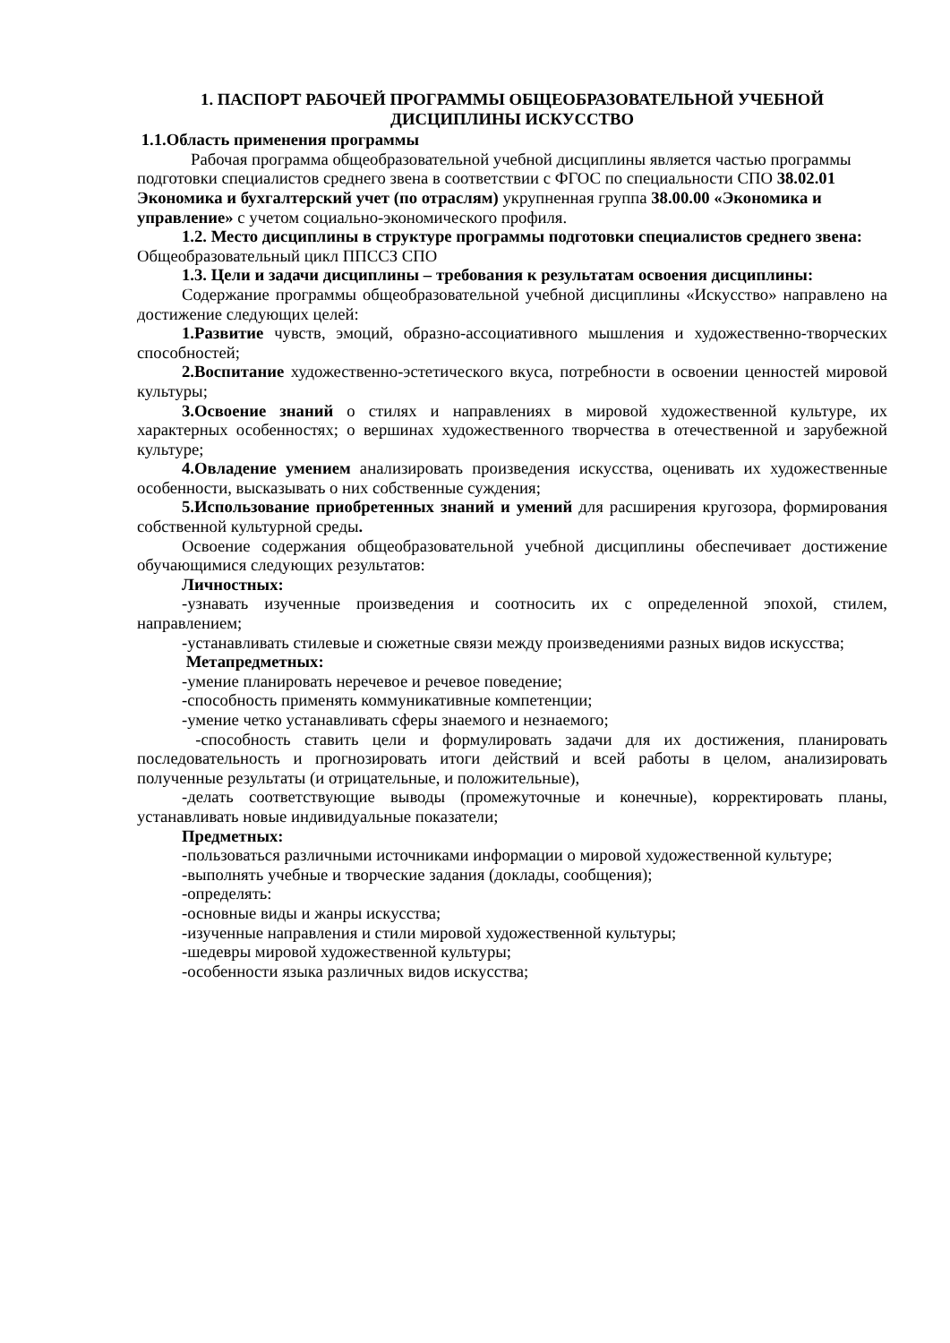1. ПАСПОРТ РАБОЧЕЙ ПРОГРАММЫ ОБЩЕОБРАЗОВАТЕЛЬНОЙ УЧЕБНОЙ ДИСЦИПЛИНЫ ИСКУССТВО
1.1.Область применения программы
Рабочая программа общеобразовательной учебной дисциплины является частью программы подготовки специалистов среднего звена в соответствии с ФГОС по специальности СПО 38.02.01 Экономика и бухгалтерский учет (по отраслям) укрупненная группа 38.00.00 «Экономика и управление» с учетом социально-экономического профиля.
1.2. Место дисциплины в структуре программы подготовки специалистов среднего звена: Общеобразовательный цикл ППССЗ СПО
1.3. Цели и задачи дисциплины – требования к результатам освоения дисциплины:
Содержание программы общеобразовательной учебной дисциплины «Искусство» направлено на достижение следующих целей:
1.Развитие чувств, эмоций, образно-ассоциативного мышления и художественно-творческих способностей;
2.Воспитание художественно-эстетического вкуса, потребности в освоении ценностей мировой культуры;
3.Освоение знаний о стилях и направлениях в мировой художественной культуре, их характерных особенностях; о вершинах художественного творчества в отечественной и зарубежной культуре;
4.Овладение умением анализировать произведения искусства, оценивать их художественные особенности, высказывать о них собственные суждения;
5.Использование приобретенных знаний и умений для расширения кругозора, формирования собственной культурной среды.
Освоение содержания общеобразовательной учебной дисциплины обеспечивает достижение обучающимися следующих результатов:
Личностных:
-узнавать изученные произведения и соотносить их с определенной эпохой, стилем, направлением;
-устанавливать стилевые и сюжетные связи между произведениями разных видов искусства;
Метапредметных:
-умение планировать неречевое и речевое поведение;
-способность применять коммуникативные компетенции;
-умение четко устанавливать сферы знаемого и незнаемого;
-способность ставить цели и формулировать задачи для их достижения, планировать последовательность и прогнозировать итоги действий и всей работы в целом, анализировать полученные результаты (и отрицательные, и положительные),
-делать соответствующие выводы (промежуточные и конечные), корректировать планы, устанавливать новые индивидуальные показатели;
Предметных:
-пользоваться различными источниками информации о мировой художественной культуре;
-выполнять учебные и творческие задания (доклады, сообщения);
-определять:
-основные виды и жанры искусства;
-изученные направления и стили мировой художественной культуры;
-шедевры мировой художественной культуры;
-особенности языка различных видов искусства;